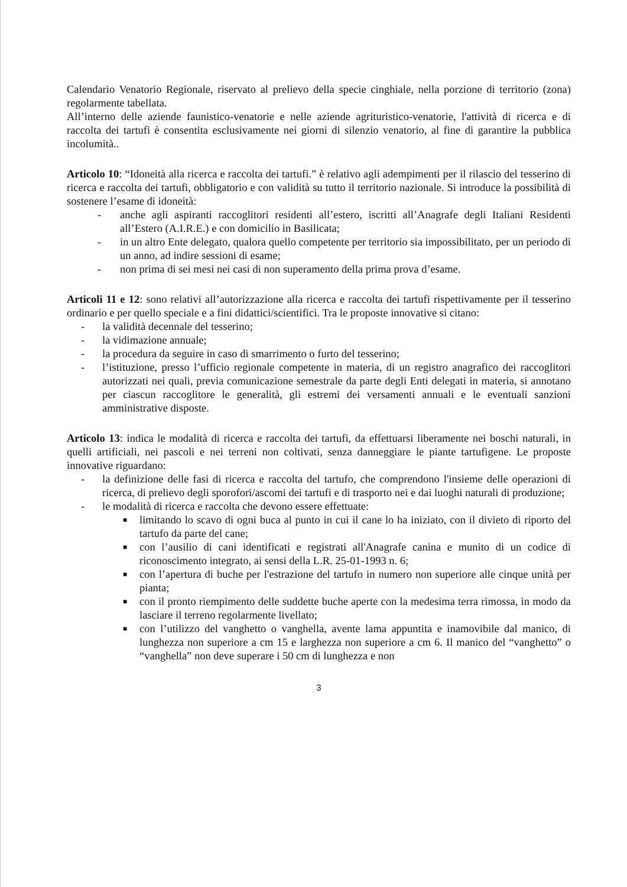Calendario Venatorio Regionale, riservato al prelievo della specie cinghiale, nella porzione di territorio (zona) regolarmente tabellata.
All’interno delle aziende faunistico-venatorie e nelle aziende agrituristico-venatorie, l'attività di ricerca e di raccolta dei tartufi è consentita esclusivamente nei giorni di silenzio venatorio, al fine di garantire la pubblica incolumità..
Articolo 10: “Idoneità alla ricerca e raccolta dei tartufi.” è relativo agli adempimenti per il rilascio del tesserino di ricerca e raccolta dei tartufi, obbligatorio e con validità su tutto il territorio nazionale. Si introduce la possibilità di sostenere l’esame di idoneità:
- anche agli aspiranti raccoglitori residenti all’estero, iscritti all’Anagrafe degli Italiani Residenti all’Estero (A.I.R.E.) e con domicilio in Basilicata;
- in un altro Ente delegato, qualora quello competente per territorio sia impossibilitato, per un periodo di un anno, ad indire sessioni di esame;
- non prima di sei mesi nei casi di non superamento della prima prova d’esame.
Articoli 11 e 12: sono relativi all’autorizzazione alla ricerca e raccolta dei tartufi rispettivamente per il tesserino ordinario e per quello speciale e a fini didattici/scientifici. Tra le proposte innovative si citano:
- la validità decennale del tesserino;
- la vidimazione annuale;
- la procedura da seguire in caso di smarrimento o furto del tesserino;
- l’istituzione, presso l’ufficio regionale competente in materia, di un registro anagrafico dei raccoglitori autorizzati nei quali, previa comunicazione semestrale da parte degli Enti delegati in materia, si annotano per ciascun raccoglitore le generalità, gli estremi dei versamenti annuali e le eventuali sanzioni amministrative disposte.
Articolo 13: indica le modalità di ricerca e raccolta dei tartufi, da effettuarsi liberamente nei boschi naturali, in quelli artificiali, nei pascoli e nei terreni non coltivati, senza danneggiare le piante tartufigene. Le proposte innovative riguardano:
- la definizione delle fasi di ricerca e raccolta del tartufo, che comprendono l'insieme delle operazioni di ricerca, di prelievo degli sporofori/ascomi dei tartufi e di trasporto nei e dai luoghi naturali di produzione;
- le modalità di ricerca e raccolta che devono essere effettuate:
■ limitando lo scavo di ogni buca al punto in cui il cane lo ha iniziato, con il divieto di riporto del tartufo da parte del cane;
■ con l’ausilio di cani identificati e registrati all'Anagrafe canina e munito di un codice di riconoscimento integrato, ai sensi della L.R. 25-01-1993 n. 6;
■ con l’apertura di buche per l'estrazione del tartufo in numero non superiore alle cinque unità per pianta;
■ con il pronto riempimento delle suddette buche aperte con la medesima terra rimossa, in modo da lasciare il terreno regolarmente livellato;
■ con l’utilizzo del vanghetto o vanghella, avente lama appuntita e inamovibile dal manico, di lunghezza non superiore a cm 15 e larghezza non superiore a cm 6. Il manico del “vanghetto” o “vanghella” non deve superare i 50 cm di lunghezza e non
3